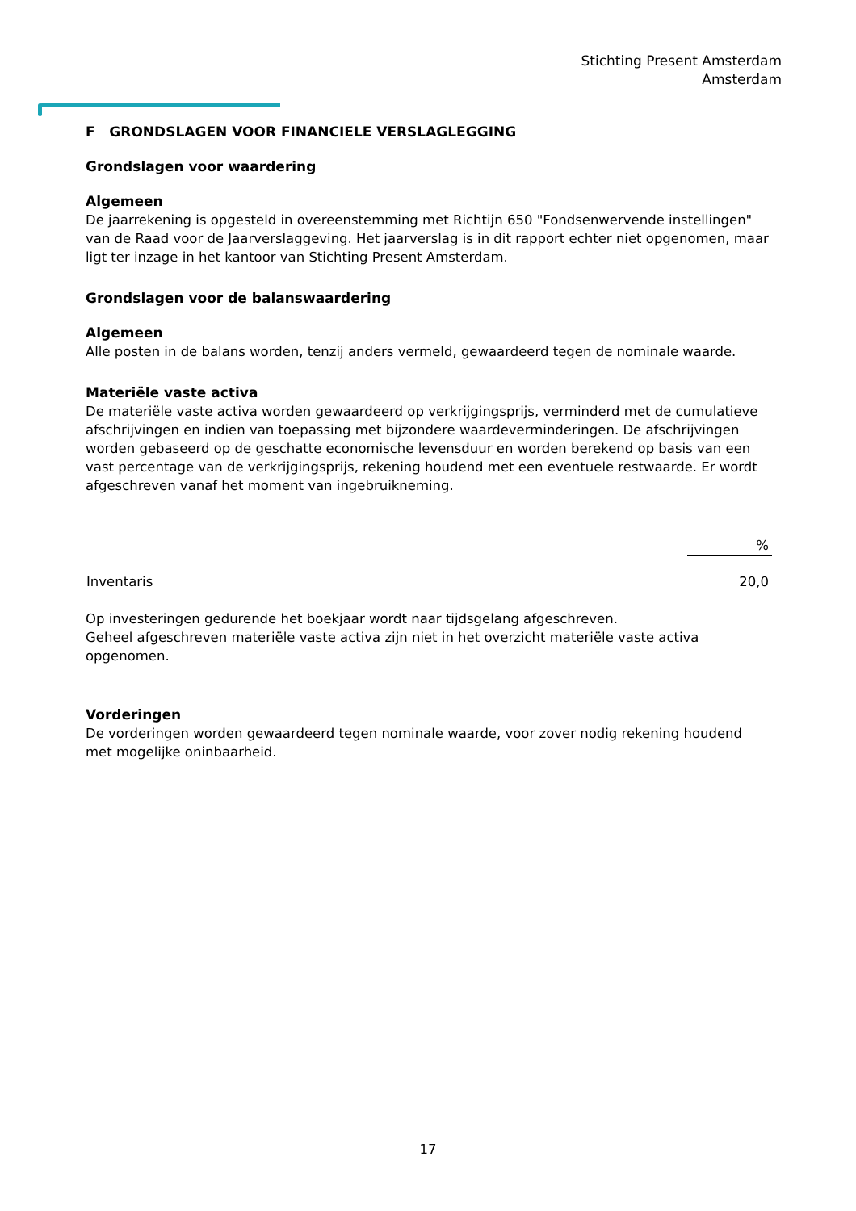Stichting Present Amsterdam
Amsterdam
F GRONDSLAGEN VOOR FINANCIELE VERSLAGLEGGING
Grondslagen voor waardering
Algemeen
De jaarrekening is opgesteld in overeenstemming met Richtijn 650 "Fondsenwervende instellingen" van de Raad voor de Jaarverslaggeving. Het jaarverslag is in dit rapport echter niet opgenomen, maar ligt ter inzage in het kantoor van Stichting Present Amsterdam.
Grondslagen voor de balanswaardering
Algemeen
Alle posten in de balans worden, tenzij anders vermeld, gewaardeerd tegen de nominale waarde.
Materiële vaste activa
De materiële vaste activa worden gewaardeerd op verkrijgingsprijs, verminderd met de cumulatieve afschrijvingen en indien van toepassing met bijzondere waardeverminderingen. De afschrijvingen worden gebaseerd op de geschatte economische levensduur en worden berekend op basis van een vast percentage van de verkrijgingsprijs, rekening houdend met een eventuele restwaarde. Er wordt afgeschreven vanaf het moment van ingebruikneming.
| | % |
| --- | --- |
| Inventaris | 20,0 |
Op investeringen gedurende het boekjaar wordt naar tijdsgelang afgeschreven.
Geheel afgeschreven materiële vaste activa zijn niet in het overzicht materiële vaste activa opgenomen.
Vorderingen
De vorderingen worden gewaardeerd tegen nominale waarde, voor zover nodig rekening houdend met mogelijke oninbaarheid.
17